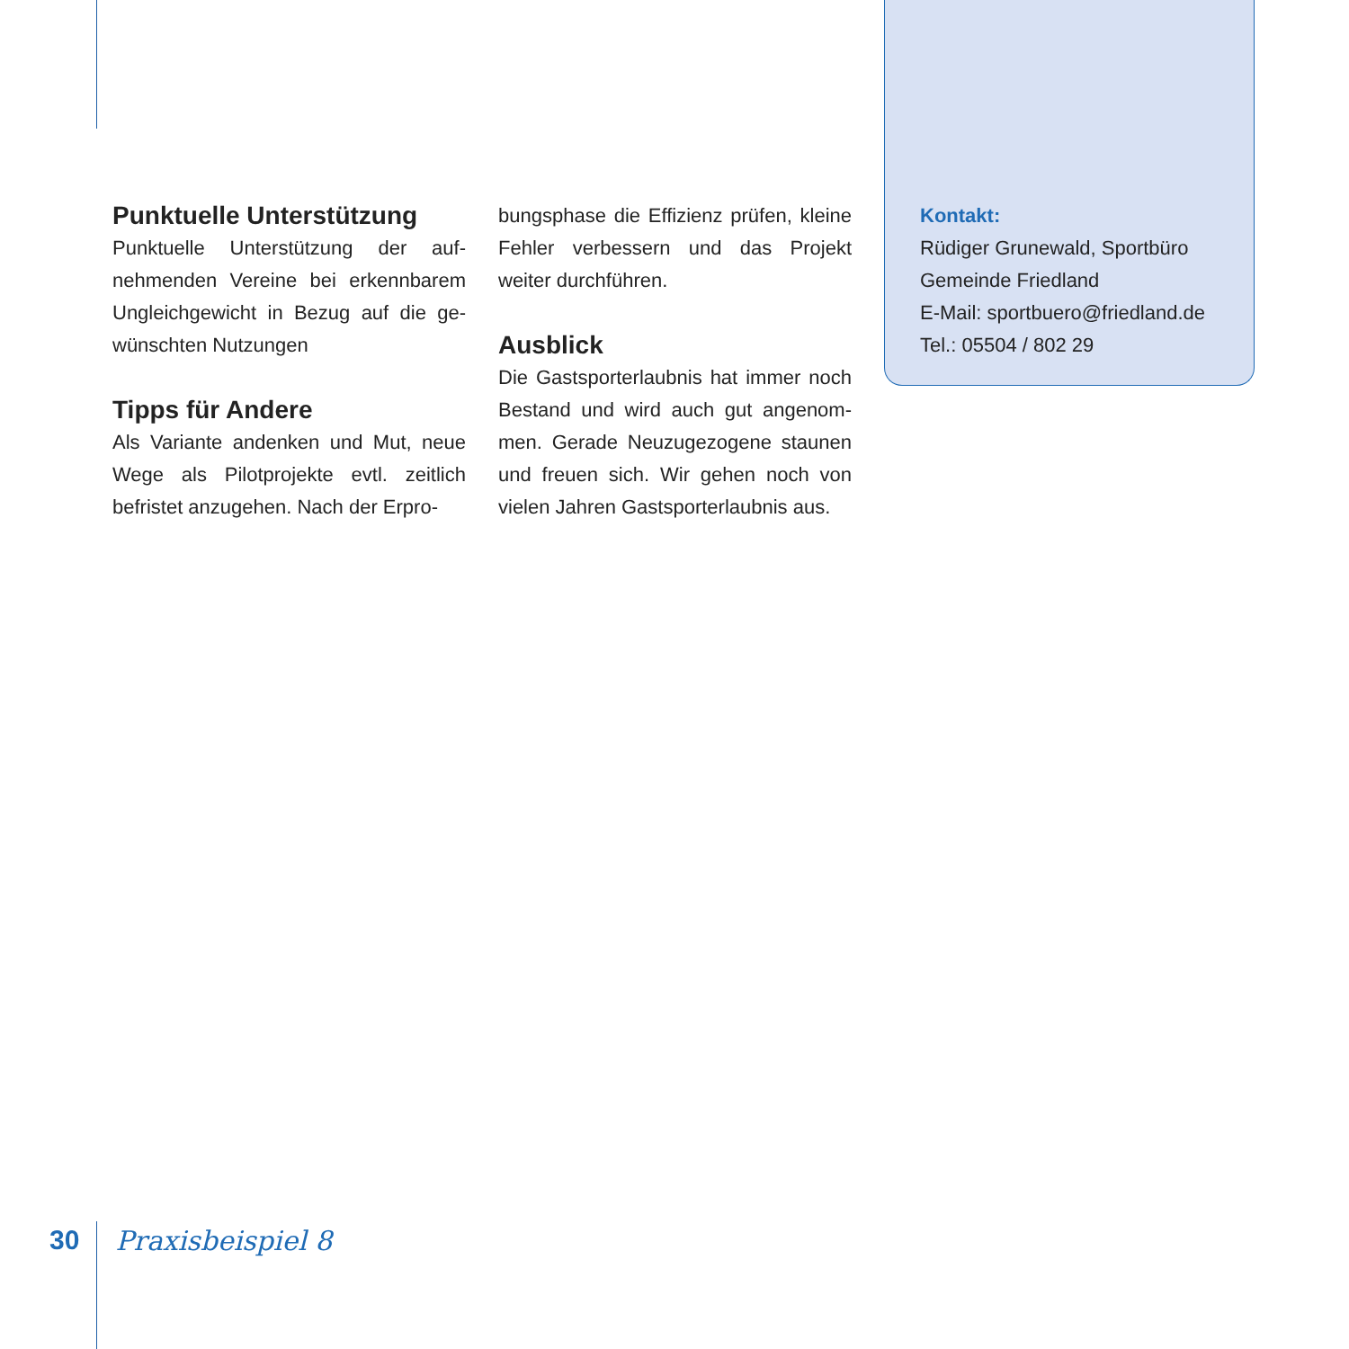Punktuelle Unterstützung
Punktuelle Unterstützung der auf­nehmenden Vereine bei erkennbarem Ungleichgewicht in Bezug auf die ge­wünschten Nutzungen
Tipps für Andere
Als Variante andenken und Mut, neue Wege als Pilotprojekte evtl. zeitlich befristet anzugehen. Nach der Erpro-
bungsphase die Effizienz prüfen, kleine Fehler verbessern und das Projekt weiter durchführen.
Ausblick
Die Gastsporterlaubnis hat immer noch Bestand und wird auch gut angenom­men. Gerade Neuzugezogene staunen und freuen sich. Wir gehen noch von vielen Jahren Gastsporterlaubnis aus.
Kontakt:
Rüdiger Grunewald, Sportbüro
Gemeinde Friedland
E-Mail: sportbuero@friedland.de
Tel.: 05504 / 802 29
30 Praxisbeispiel 8